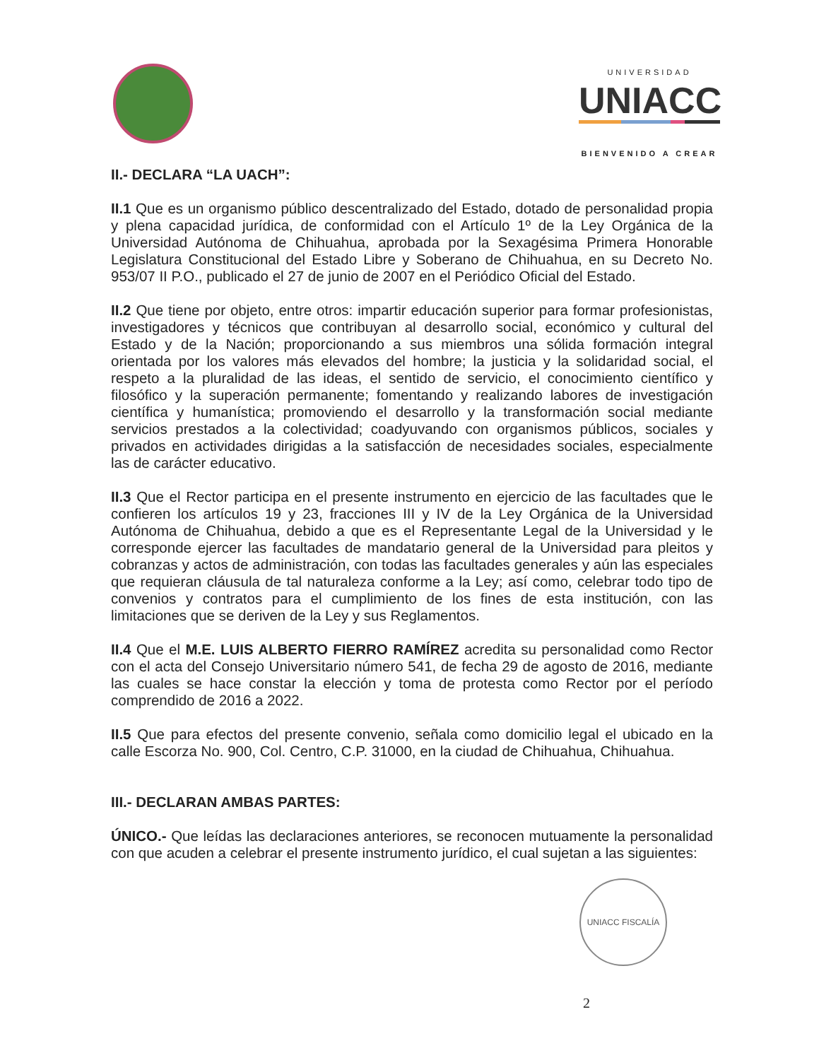UNIVERSIDAD
UNIACC
BIENVENIDO A CREAR
II.- DECLARA “LA UACH”:
II.1 Que es un organismo público descentralizado del Estado, dotado de personalidad propia y plena capacidad jurídica, de conformidad con el Artículo 1º de la Ley Orgánica de la Universidad Autónoma de Chihuahua, aprobada por la Sexagésima Primera Honorable Legislatura Constitucional del Estado Libre y Soberano de Chihuahua, en su Decreto No. 953/07 II P.O., publicado el 27 de junio de 2007 en el Periódico Oficial del Estado.
II.2 Que tiene por objeto, entre otros: impartir educación superior para formar profesionistas, investigadores y técnicos que contribuyan al desarrollo social, económico y cultural del Estado y de la Nación; proporcionando a sus miembros una sólida formación integral orientada por los valores más elevados del hombre; la justicia y la solidaridad social, el respeto a la pluralidad de las ideas, el sentido de servicio, el conocimiento científico y filosófico y la superación permanente; fomentando y realizando labores de investigación científica y humanística; promoviendo el desarrollo y la transformación social mediante servicios prestados a la colectividad; coadyuvando con organismos públicos, sociales y privados en actividades dirigidas a la satisfacción de necesidades sociales, especialmente las de carácter educativo.
II.3 Que el Rector participa en el presente instrumento en ejercicio de las facultades que le confieren los artículos 19 y 23, fracciones III y IV de la Ley Orgánica de la Universidad Autónoma de Chihuahua, debido a que es el Representante Legal de la Universidad y le corresponde ejercer las facultades de mandatario general de la Universidad para pleitos y cobranzas y actos de administración, con todas las facultades generales y aún las especiales que requieran cláusula de tal naturaleza conforme a la Ley; así como, celebrar todo tipo de convenios y contratos para el cumplimiento de los fines de esta institución, con las limitaciones que se deriven de la Ley y sus Reglamentos.
II.4 Que el M.E. LUIS ALBERTO FIERRO RAMÍREZ acredita su personalidad como Rector con el acta del Consejo Universitario número 541, de fecha 29 de agosto de 2016, mediante las cuales se hace constar la elección y toma de protesta como Rector por el período comprendido de 2016 a 2022.
II.5 Que para efectos del presente convenio, señala como domicilio legal el ubicado en la calle Escorza No. 900, Col. Centro, C.P. 31000, en la ciudad de Chihuahua, Chihuahua.
III.- DECLARAN AMBAS PARTES:
ÚNICO.- Que leídas las declaraciones anteriores, se reconocen mutuamente la personalidad con que acuden a celebrar el presente instrumento jurídico, el cual sujetan a las siguientes:
UNIACC FISCALÍA
2